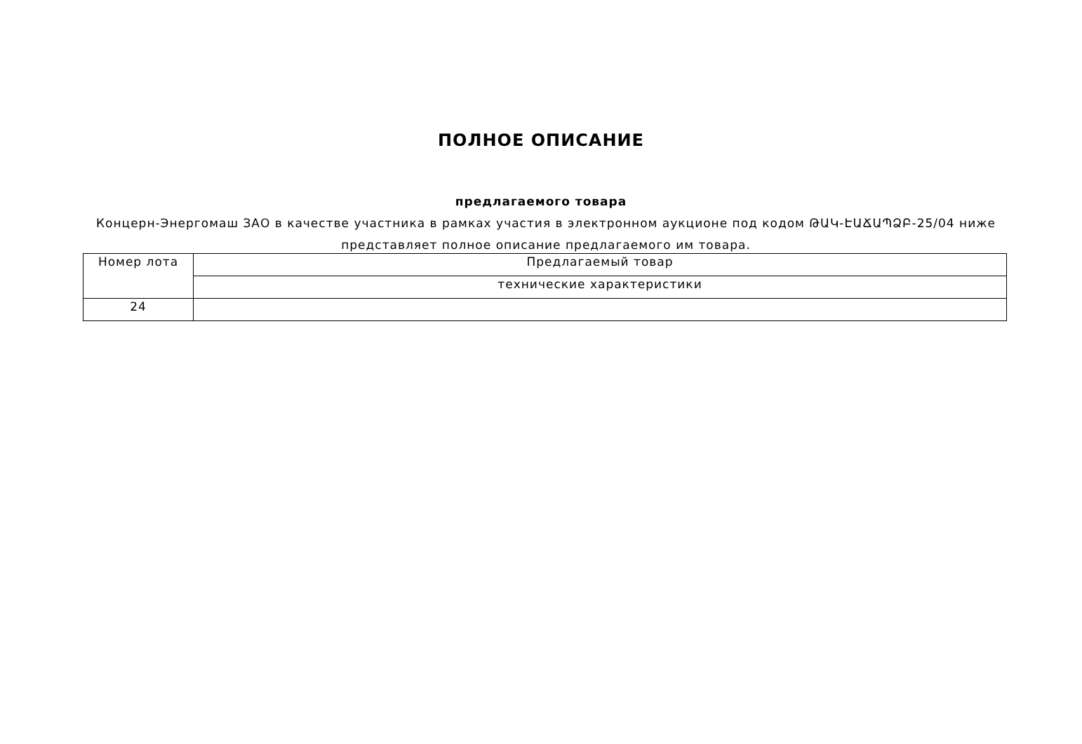ПОЛНОЕ ОПИСАНИЕ
предлагаемого товара
Концерн-Энергомаш ЗАО в качестве участника в рамках участия в электронном аукционе под кодом ԹԱԿ-ԷԱՃԱՊՁԲ-25/04 ниже представляет полное описание предлагаемого им товара.
| Номер лота | Предлагаемый товар |
| --- | --- |
| | технические характеристики |
| 24 | |